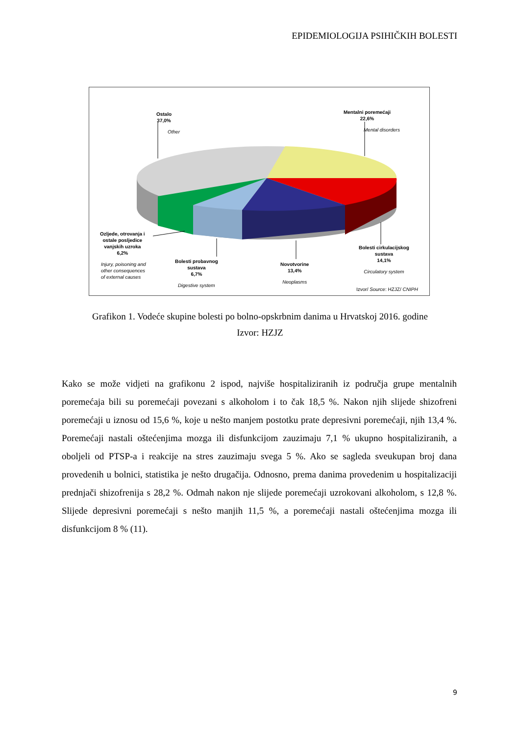EPIDEMIOLOGIJA PSIHIČKIH BOLESTI
Ostalo
37,0%
Other
Mentalni poremećaji
22,6%
Mental disorders
Ozljede, otrovanja i
ostale posljedice
vanjskih uzroka
6,2%
Injury, poisoning and
other consequences
of external causes
Bolesti probavnog
sustava
6,7%
Digestive system
Novotvorine
13,4%
Neoplasms
Bolesti cirkulacijskog
sustava
14,1%
Circulatory system
Izvor/ Source: HZJZ/ CNIPH
Grafikon 1. Vodeće skupine bolesti po bolno-opskrbnim danima u Hrvatskoj 2016. godine
Izvor: HZJZ
Kako se može vidjeti na grafikonu 2 ispod, najviše hospitaliziranih iz područja grupe mentalnih poremećaja bili su poremećaji povezani s alkoholom i to čak 18,5 %. Nakon njih slijede shizofreni poremećaji u iznosu od 15,6 %, koje u nešto manjem postotku prate depresivni poremećaji, njih 13,4 %. Poremećaji nastali oštećenjima mozga ili disfunkcijom zauzimaju 7,1 % ukupno hospitaliziranih, a oboljeli od PTSP-a i reakcije na stres zauzimaju svega 5 %. Ako se sagleda sveukupan broj dana provedenih u bolnici, statistika je nešto drugačija. Odnosno, prema danima provedenim u hospitalizaciji prednjači shizofrenija s 28,2 %. Odmah nakon nje slijede poremećaji uzrokovani alkoholom, s 12,8 %. Slijede depresivni poremećaji s nešto manjih 11,5 %, a poremećaji nastali oštećenjima mozga ili disfunkcijom 8 % (11).
9